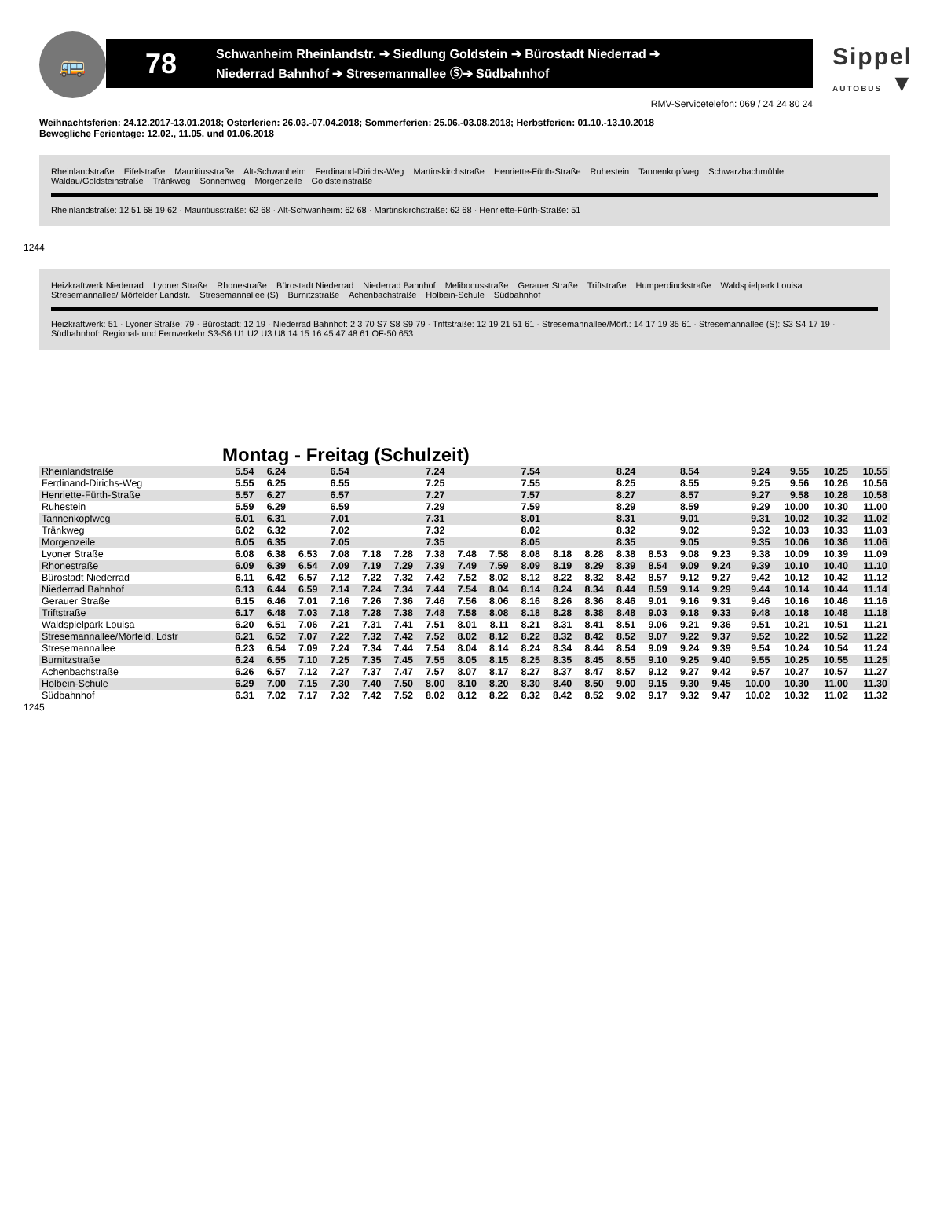🚌
78
Schwanheim Rheinlandstr. ➔ Siedlung Goldstein ➔ Bürostadt Niederrad ➔
Niederrad Bahnhof ➔ Stresemannallee Ⓢ➔ Südbahnhof
Sippel
AUTOBUS ▼
RMV-Servicetelefon: 069 / 24 24 80 24
Weihnachtsferien: 24.12.2017-13.01.2018; Osterferien: 26.03.-07.04.2018; Sommerferien: 25.06.-03.08.2018; Herbstferien: 01.10.-13.10.2018
Bewegliche Ferientage: 12.02., 11.05. und 01.06.2018
Rheinlandstraße Eifelstraße Mauritiusstraße Alt-Schwanheim Ferdinand-Dirichs-Weg Martinskirchstraße Henriette-Fürth-Straße Ruhestein Tannenkopfweg Schwarzbachmühle Waldau/Goldsteinstraße Tränkweg Sonnenweg Morgenzeile Goldsteinstraße
Rheinlandstraße: 12 51 68 19 62 · Mauritiusstraße: 62 68 · Alt-Schwanheim: 62 68 · Martinskirchstraße: 62 68 · Henriette-Fürth-Straße: 51
1244
Heizkraftwerk Niederrad Lyoner Straße Rhonestraße Bürostadt Niederrad Niederrad Bahnhof Melibocusstraße Gerauer Straße Triftstraße Humperdinckstraße Waldspielpark Louisa Stresemannallee/ Mörfelder Landstr. Stresemannallee (S) Burnitzstraße Achenbachstraße Holbein-Schule Südbahnhof
Heizkraftwerk: 51 · Lyoner Straße: 79 · Bürostadt: 12 19 · Niederrad Bahnhof: 2 3 70 S7 S8 S9 79 · Triftstraße: 12 19 21 51 61 · Stresemannallee/Mörf.: 14 17 19 35 61 · Stresemannallee (S): S3 S4 17 19 · Südbahnhof: Regional- und Fernverkehr S3-S6 U1 U2 U3 U8 14 15 16 45 47 48 61 OF-50 653
Montag - Freitag (Schulzeit)
| Rheinlandstraße | 5.54 | 6.24 | | 6.54 | | | 7.24 | | | 7.54 | | | 8.24 | | 8.54 | | 9.24 | 9.55 | 10.25 | 10.55 |
| Ferdinand-Dirichs-Weg | 5.55 | 6.25 | | 6.55 | | | 7.25 | | | 7.55 | | | 8.25 | | 8.55 | | 9.25 | 9.56 | 10.26 | 10.56 |
| Henriette-Fürth-Straße | 5.57 | 6.27 | | 6.57 | | | 7.27 | | | 7.57 | | | 8.27 | | 8.57 | | 9.27 | 9.58 | 10.28 | 10.58 |
| Ruhestein | 5.59 | 6.29 | | 6.59 | | | 7.29 | | | 7.59 | | | 8.29 | | 8.59 | | 9.29 | 10.00 | 10.30 | 11.00 |
| Tannenkopfweg | 6.01 | 6.31 | | 7.01 | | | 7.31 | | | 8.01 | | | 8.31 | | 9.01 | | 9.31 | 10.02 | 10.32 | 11.02 |
| Tränkweg | 6.02 | 6.32 | | 7.02 | | | 7.32 | | | 8.02 | | | 8.32 | | 9.02 | | 9.32 | 10.03 | 10.33 | 11.03 |
| Morgenzeile | 6.05 | 6.35 | | 7.05 | | | 7.35 | | | 8.05 | | | 8.35 | | 9.05 | | 9.35 | 10.06 | 10.36 | 11.06 |
| Lyoner Straße | 6.08 | 6.38 | 6.53 | 7.08 | 7.18 | 7.28 | 7.38 | 7.48 | 7.58 | 8.08 | 8.18 | 8.28 | 8.38 | 8.53 | 9.08 | 9.23 | 9.38 | 10.09 | 10.39 | 11.09 |
| Rhonestraße | 6.09 | 6.39 | 6.54 | 7.09 | 7.19 | 7.29 | 7.39 | 7.49 | 7.59 | 8.09 | 8.19 | 8.29 | 8.39 | 8.54 | 9.09 | 9.24 | 9.39 | 10.10 | 10.40 | 11.10 |
| Bürostadt Niederrad | 6.11 | 6.42 | 6.57 | 7.12 | 7.22 | 7.32 | 7.42 | 7.52 | 8.02 | 8.12 | 8.22 | 8.32 | 8.42 | 8.57 | 9.12 | 9.27 | 9.42 | 10.12 | 10.42 | 11.12 |
| Niederrad Bahnhof | 6.13 | 6.44 | 6.59 | 7.14 | 7.24 | 7.34 | 7.44 | 7.54 | 8.04 | 8.14 | 8.24 | 8.34 | 8.44 | 8.59 | 9.14 | 9.29 | 9.44 | 10.14 | 10.44 | 11.14 |
| Gerauer Straße | 6.15 | 6.46 | 7.01 | 7.16 | 7.26 | 7.36 | 7.46 | 7.56 | 8.06 | 8.16 | 8.26 | 8.36 | 8.46 | 9.01 | 9.16 | 9.31 | 9.46 | 10.16 | 10.46 | 11.16 |
| Triftstraße | 6.17 | 6.48 | 7.03 | 7.18 | 7.28 | 7.38 | 7.48 | 7.58 | 8.08 | 8.18 | 8.28 | 8.38 | 8.48 | 9.03 | 9.18 | 9.33 | 9.48 | 10.18 | 10.48 | 11.18 |
| Waldspielpark Louisa | 6.20 | 6.51 | 7.06 | 7.21 | 7.31 | 7.41 | 7.51 | 8.01 | 8.11 | 8.21 | 8.31 | 8.41 | 8.51 | 9.06 | 9.21 | 9.36 | 9.51 | 10.21 | 10.51 | 11.21 |
| Stresemannallee/Mörfeld. Ldstr | 6.21 | 6.52 | 7.07 | 7.22 | 7.32 | 7.42 | 7.52 | 8.02 | 8.12 | 8.22 | 8.32 | 8.42 | 8.52 | 9.07 | 9.22 | 9.37 | 9.52 | 10.22 | 10.52 | 11.22 |
| Stresemannallee | 6.23 | 6.54 | 7.09 | 7.24 | 7.34 | 7.44 | 7.54 | 8.04 | 8.14 | 8.24 | 8.34 | 8.44 | 8.54 | 9.09 | 9.24 | 9.39 | 9.54 | 10.24 | 10.54 | 11.24 |
| Burnitzstraße | 6.24 | 6.55 | 7.10 | 7.25 | 7.35 | 7.45 | 7.55 | 8.05 | 8.15 | 8.25 | 8.35 | 8.45 | 8.55 | 9.10 | 9.25 | 9.40 | 9.55 | 10.25 | 10.55 | 11.25 |
| Achenbachstraße | 6.26 | 6.57 | 7.12 | 7.27 | 7.37 | 7.47 | 7.57 | 8.07 | 8.17 | 8.27 | 8.37 | 8.47 | 8.57 | 9.12 | 9.27 | 9.42 | 9.57 | 10.27 | 10.57 | 11.27 |
| Holbein-Schule | 6.29 | 7.00 | 7.15 | 7.30 | 7.40 | 7.50 | 8.00 | 8.10 | 8.20 | 8.30 | 8.40 | 8.50 | 9.00 | 9.15 | 9.30 | 9.45 | 10.00 | 10.30 | 11.00 | 11.30 |
| Südbahnhof | 6.31 | 7.02 | 7.17 | 7.32 | 7.42 | 7.52 | 8.02 | 8.12 | 8.22 | 8.32 | 8.42 | 8.52 | 9.02 | 9.17 | 9.32 | 9.47 | 10.02 | 10.32 | 11.02 | 11.32 |
1245